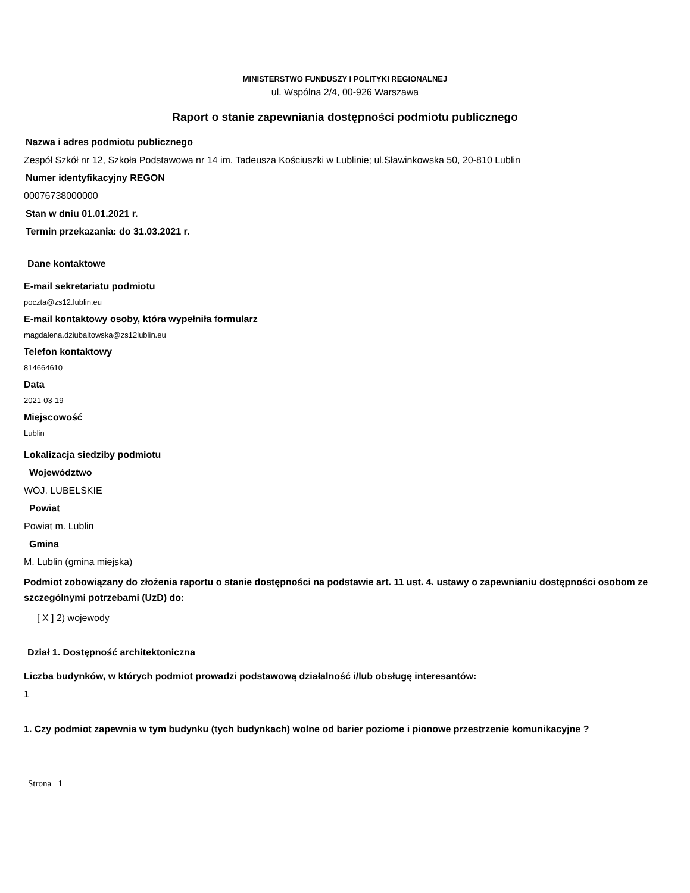MINISTERSTWO FUNDUSZY I POLITYKI REGIONALNEJ
ul. Wspólna 2/4, 00-926 Warszawa
Raport o stanie zapewniania dostępności podmiotu publicznego
Nazwa i adres podmiotu publicznego
Zespół Szkół nr 12, Szkoła Podstawowa nr 14 im. Tadeusza Kościuszki w Lublinie; ul.Sławinkowska 50, 20-810 Lublin
Numer identyfikacyjny REGON
00076738000000
Stan w dniu 01.01.2021 r.
Termin przekazania: do 31.03.2021 r.
Dane kontaktowe
E-mail sekretariatu podmiotu
poczta@zs12.lublin.eu
E-mail kontaktowy osoby, która wypełniła formularz
magdalena.dziubaltowska@zs12lublin.eu
Telefon kontaktowy
814664610
Data
2021-03-19
Miejscowość
Lublin
Lokalizacja siedziby podmiotu
Województwo
WOJ. LUBELSKIE
Powiat
Powiat m. Lublin
Gmina
M. Lublin (gmina miejska)
Podmiot zobowiązany do złożenia raportu o stanie dostępności na podstawie art. 11 ust. 4. ustawy o zapewnianiu dostępności osobom ze szczególnymi potrzebami (UzD) do:
[ X ] 2) wojewody
Dział 1. Dostępność architektoniczna
Liczba budynków, w których podmiot prowadzi podstawową działalność i/lub obsługę interesantów:
1
1. Czy podmiot zapewnia w tym budynku (tych budynkach) wolne od barier poziome i pionowe przestrzenie komunikacyjne ?
Strona 1